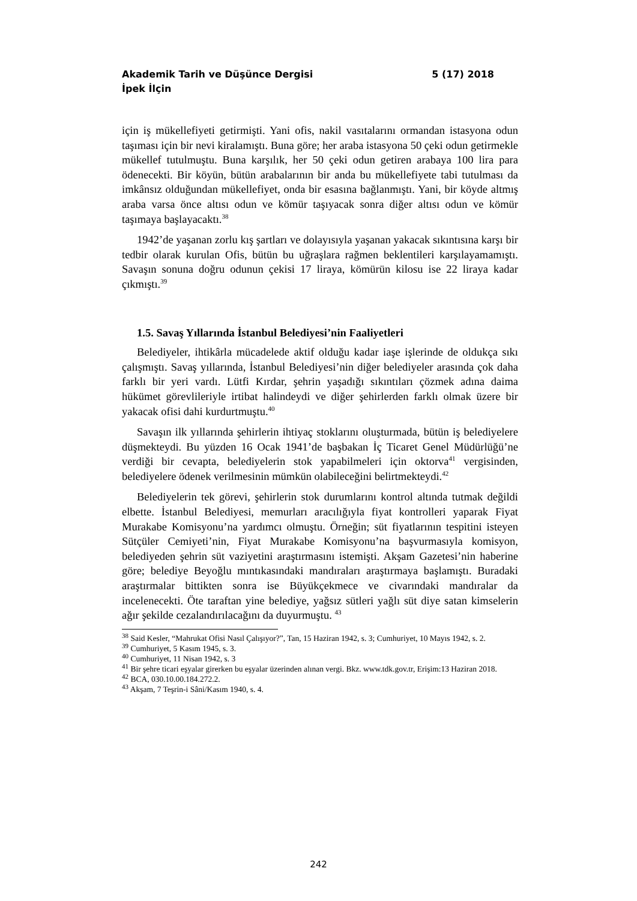5 (17) 2018 Akademik Tarih ve Düşünce Dergisi
İpek İlçin
için iş mükellefiyeti getirmişti. Yani ofis, nakil vasıtalarını ormandan istasyona odun taşıması için bir nevi kiralamıştı. Buna göre; her araba istasyona 50 çeki odun getirmekle mükellef tutulmuştu. Buna karşılık, her 50 çeki odun getiren arabaya 100 lira para ödenecekti. Bir köyün, bütün arabalarının bir anda bu mükellefiyete tabi tutulması da imkânsız olduğundan mükellefiyet, onda bir esasına bağlanmıştı. Yani, bir köyde altmış araba varsa önce altısı odun ve kömür taşıyacak sonra diğer altısı odun ve kömür taşımaya başlayacaktı.<sup>38</sup>
1942’de yaşanan zorlu kış şartları ve dolayısıyla yaşanan yakacak sıkıntısına karşı bir tedbir olarak kurulan Ofis, bütün bu uğraşlara rağmen beklentileri karşılayamamıştı. Savaşın sonuna doğru odunun çekisi 17 liraya, kömürün kilosu ise 22 liraya kadar çıkmıştı.<sup>39</sup>
1.5. Savaş Yıllarında İstanbul Belediyesi’nin Faaliyetleri
Belediyeler, ihtikârla mücadelede aktif olduğu kadar iaşe işlerinde de oldukça sıkı çalışmıştı. Savaş yıllarında, İstanbul Belediyesi’nin diğer belediyeler arasında çok daha farklı bir yeri vardı. Lütfi Kırdar, şehrin yaşadığı sıkıntıları çözmek adına daima hükümet görevlileriyle irtibat halindeydi ve diğer şehirlerden farklı olmak üzere bir yakacak ofisi dahi kurdurtmuştu.<sup>40</sup>
Savaşın ilk yıllarında şehirlerin ihtiyaç stoklarını oluşturmada, bütün iş belediyelere düşmekteydi. Bu yüzden 16 Ocak 1941’de başbakan İç Ticaret Genel Müdürlüğü’ne verdiği bir cevapta, belediyelerin stok yapabilmeleri için oktorva<sup>41</sup> vergisinden, belediyelere ödenek verilmesinin mümkün olabileceğini belirtmekteydi.<sup>42</sup>
Belediyelerin tek görevi, şehirlerin stok durumlarını kontrol altında tutmak değildi elbette. İstanbul Belediyesi, memurları aracılığıyla fiyat kontrolleri yaparak Fiyat Murakabe Komisyonu’na yardımcı olmuştu. Örneğin; süt fiyatlarının tespitini isteyen Sütçüler Cemiyeti’nin, Fiyat Murakabe Komisyonu’na başvurmasıyla komisyon, belediyeden şehrin süt vaziyetini araştırmasını istemişti. Akşam Gazetesi’nin haberine göre; belediye Beyoğlu mıntıkasındaki mandıraları araştırmaya başlamıştı. Buradaki araştırmalar bittikten sonra ise Büyükçekmece ve civarındaki mandıralar da incelenecekti. Öte taraftan yine belediye, yağsız sütleri yağlı süt diye satan kimselerin ağır şekilde cezalandırılacağını da duyurmuştu. <sup>43</sup>
<sup>38</sup> Said Kesler, “Mahrukat Ofisi Nasıl Çalışıyor?”, Tan, 15 Haziran 1942, s. 3; Cumhuriyet, 10 Mayıs 1942, s. 2.
<sup>39</sup> Cumhuriyet, 5 Kasım 1945, s. 3.
<sup>40</sup> Cumhuriyet, 11 Nisan 1942, s. 3
<sup>41</sup> Bir şehre ticari eşyalar girerken bu eşyalar üzerinden alınan vergi. Bkz. www.tdk.gov.tr, Erişim:13 Haziran 2018.
<sup>42</sup> BCA, 030.10.00.184.272.2.
<sup>43</sup> Akşam, 7 Teşrin-i Sâni/Kasım 1940, s. 4.
242